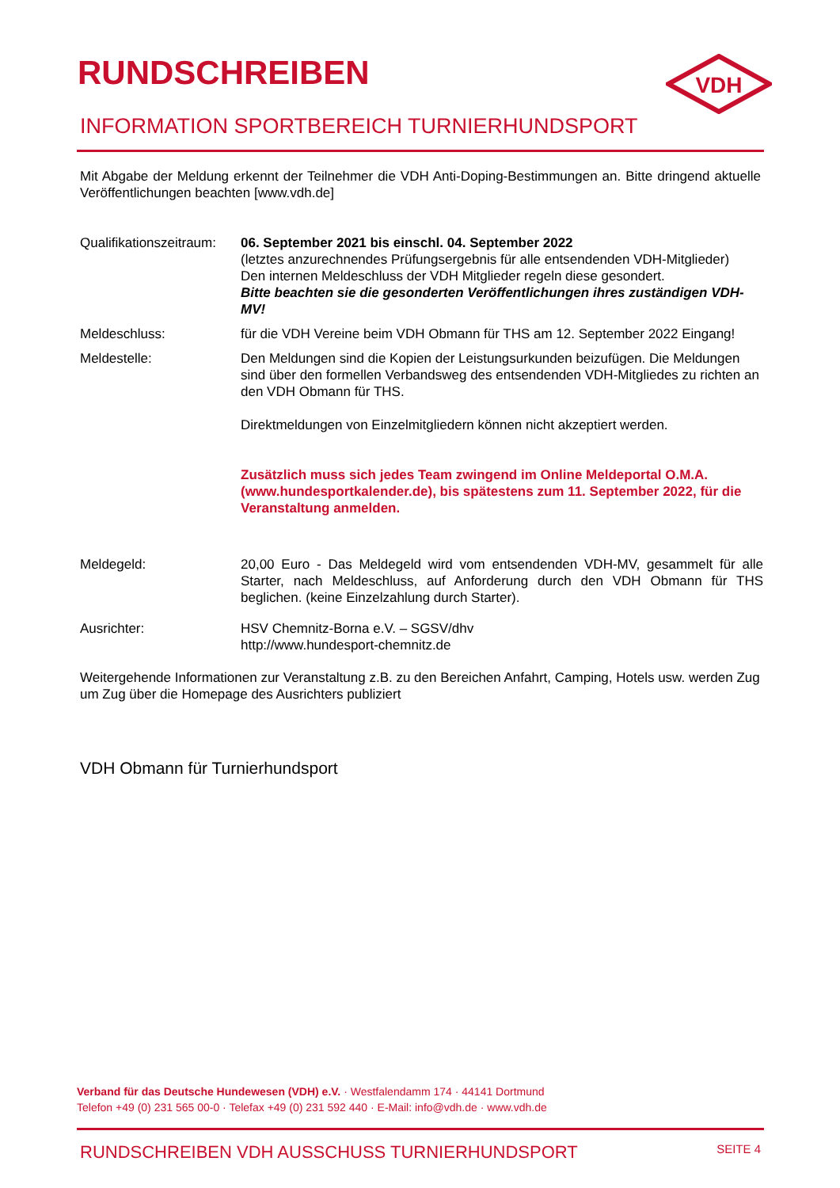VDH
RUNDSCHREIBEN
INFORMATION SPORTBEREICH TURNIERHUNDSPORT
Mit Abgabe der Meldung erkennt der Teilnehmer die VDH Anti-Doping-Bestimmungen an. Bitte dringend aktuelle Veröffentlichungen beachten [www.vdh.de]
Qualifikationszeitraum:
06. September 2021 bis einschl. 04. September 2022
(letztes anzurechnendes Prüfungsergebnis für alle entsendenden VDH-Mitglieder)
Den internen Meldeschluss der VDH Mitglieder regeln diese gesondert.
Bitte beachten sie die gesonderten Veröffentlichungen ihres zuständigen VDH-MV!
Meldeschluss: für die VDH Vereine beim VDH Obmann für THS am 12. September 2022 Eingang!
Meldestelle: Den Meldungen sind die Kopien der Leistungsurkunden beizufügen. Die Meldungen sind über den formellen Verbandsweg des entsendenden VDH-Mitgliedes zu richten an den VDH Obmann für THS.
Direktmeldungen von Einzelmitgliedern können nicht akzeptiert werden.
Zusätzlich muss sich jedes Team zwingend im Online Meldeportal O.M.A. (www.hundesportkalender.de), bis spätestens zum 11. September 2022, für die Veranstaltung anmelden.
Meldegeld: 20,00 Euro - Das Meldegeld wird vom entsendenden VDH-MV, gesammelt für alle Starter, nach Meldeschluss, auf Anforderung durch den VDH Obmann für THS beglichen. (keine Einzelzahlung durch Starter).
Ausrichter: HSV Chemnitz-Borna e.V. – SGSV/dhv
http://www.hundesport-chemnitz.de
Weitergehende Informationen zur Veranstaltung z.B. zu den Bereichen Anfahrt, Camping, Hotels usw. werden Zug um Zug über die Homepage des Ausrichters publiziert
VDH Obmann für Turnierhundsport
Verband für das Deutsche Hundewesen (VDH) e.V. · Westfalendamm 174 · 44141 Dortmund
Telefon +49 (0) 231 565 00-0 · Telefax +49 (0) 231 592 440 · E-Mail: info@vdh.de · www.vdh.de
RUNDSCHREIBEN VDH AUSSCHUSS TURNIERHUNDSPORT SEITE 4